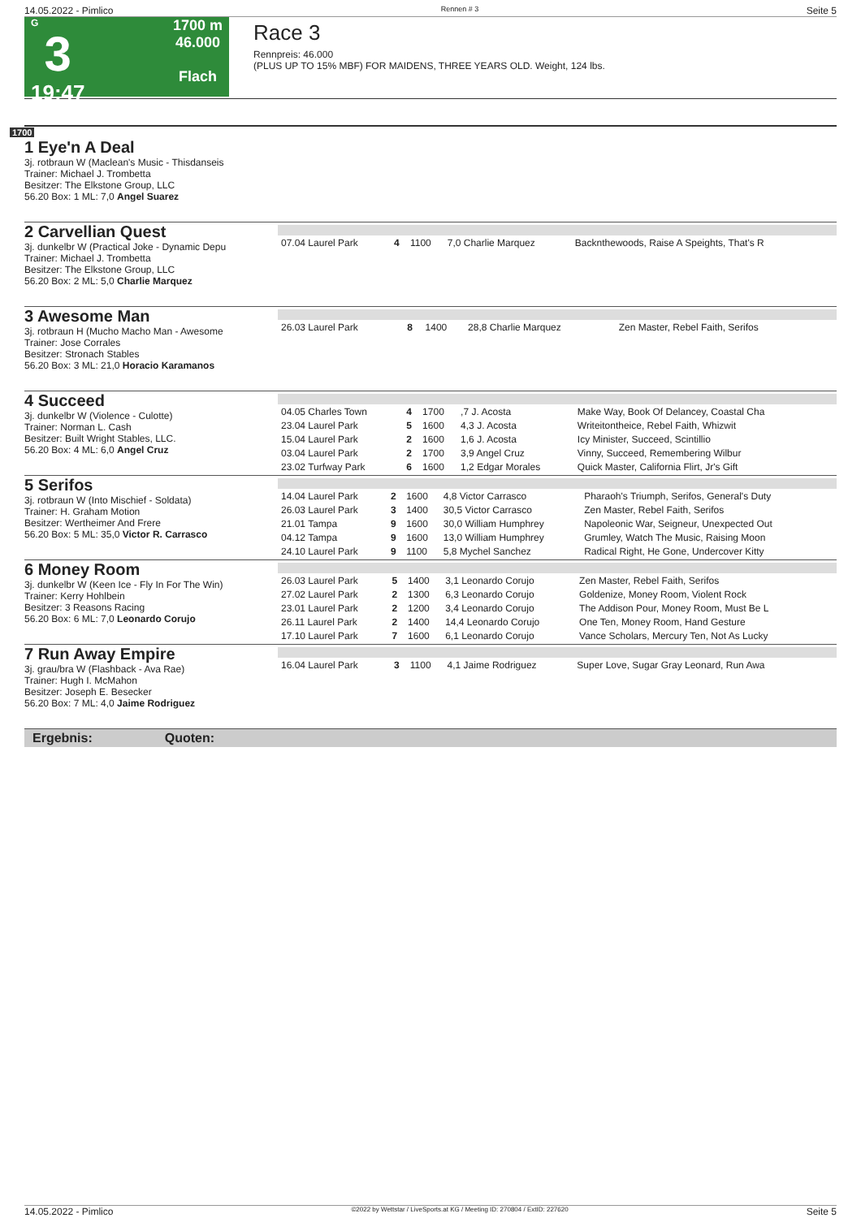14.05.2022 - Pimlico Rennen # 3 Seite 5
G
3
19:47
1700 m
46.000
Flach
Race 3
Rennpreis: 46.000
(PLUS UP TO 15% MBF) FOR MAIDENS, THREE YEARS OLD. Weight, 124 lbs.
1700
1 Eye'n A Deal
3j. rotbraun W (Maclean's Music - Thisdanseis
Trainer: Michael J. Trombetta
Besitzer: The Elkstone Group, LLC
56.20 Box: 1 ML: 7,0 Angel Suarez
2 Carvellian Quest
3j. dunkelbr W (Practical Joke - Dynamic Depu
Trainer: Michael J. Trombetta
Besitzer: The Elkstone Group, LLC
56.20 Box: 2 ML: 5,0 Charlie Marquez
| 07.04 Laurel Park | 4 | 1100 | 7,0 Charlie Marquez | Backnthewoods, Raise A Speights, That's R |
3 Awesome Man
3j. rotbraun H (Mucho Macho Man - Awesome
Trainer: Jose Corrales
Besitzer: Stronach Stables
56.20 Box: 3 ML: 21,0 Horacio Karamanos
| 26.03 Laurel Park | 8 | 1400 | 28,8 Charlie Marquez | Zen Master, Rebel Faith, Serifos |
4 Succeed
3j. dunkelbr W (Violence - Culotte)
Trainer: Norman L. Cash
Besitzer: Built Wright Stables, LLC.
56.20 Box: 4 ML: 6,0 Angel Cruz
| 04.05 Charles Town | 4 | 1700 | ,7 J. Acosta | Make Way, Book Of Delancey, Coastal Cha |
| 23.04 Laurel Park | 5 | 1600 | 4,3 J. Acosta | Writeitontheice, Rebel Faith, Whizwit |
| 15.04 Laurel Park | 2 | 1600 | 1,6 J. Acosta | Icy Minister, Succeed, Scintillio |
| 03.04 Laurel Park | 2 | 1700 | 3,9 Angel Cruz | Vinny, Succeed, Remembering Wilbur |
| 23.02 Turfway Park | 6 | 1600 | 1,2 Edgar Morales | Quick Master, California Flirt, Jr's Gift |
5 Serifos
3j. rotbraun W (Into Mischief - Soldata)
Trainer: H. Graham Motion
Besitzer: Wertheimer And Frere
56.20 Box: 5 ML: 35,0 Victor R. Carrasco
| 14.04 Laurel Park | 2 | 1600 | 4,8 Victor Carrasco | Pharaoh's Triumph, Serifos, General's Duty |
| 26.03 Laurel Park | 3 | 1400 | 30,5 Victor Carrasco | Zen Master, Rebel Faith, Serifos |
| 21.01 Tampa | 9 | 1600 | 30,0 William Humphrey | Napoleonic War, Seigneur, Unexpected Out |
| 04.12 Tampa | 9 | 1600 | 13,0 William Humphrey | Grumley, Watch The Music, Raising Moon |
| 24.10 Laurel Park | 9 | 1100 | 5,8 Mychel Sanchez | Radical Right, He Gone, Undercover Kitty |
6 Money Room
3j. dunkelbr W (Keen Ice - Fly In For The Win)
Trainer: Kerry Hohlbein
Besitzer: 3 Reasons Racing
56.20 Box: 6 ML: 7,0 Leonardo Corujo
| 26.03 Laurel Park | 5 | 1400 | 3,1 Leonardo Corujo | Zen Master, Rebel Faith, Serifos |
| 27.02 Laurel Park | 2 | 1300 | 6,3 Leonardo Corujo | Goldenize, Money Room, Violent Rock |
| 23.01 Laurel Park | 2 | 1200 | 3,4 Leonardo Corujo | The Addison Pour, Money Room, Must Be L |
| 26.11 Laurel Park | 2 | 1400 | 14,4 Leonardo Corujo | One Ten, Money Room, Hand Gesture |
| 17.10 Laurel Park | 7 | 1600 | 6,1 Leonardo Corujo | Vance Scholars, Mercury Ten, Not As Lucky |
7 Run Away Empire
3j. grau/bra W (Flashback - Ava Rae)
Trainer: Hugh I. McMahon
Besitzer: Joseph E. Besecker
56.20 Box: 7 ML: 4,0 Jaime Rodriguez
| 16.04 Laurel Park | 3 | 1100 | 4,1 Jaime Rodriguez | Super Love, Sugar Gray Leonard, Run Awa |
Ergebnis: Quoten:
14.05.2022 - Pimlico ©2022 by Wettstar / LiveSports.at KG / Meeting ID: 270804 / ExtID: 227620 Seite 5